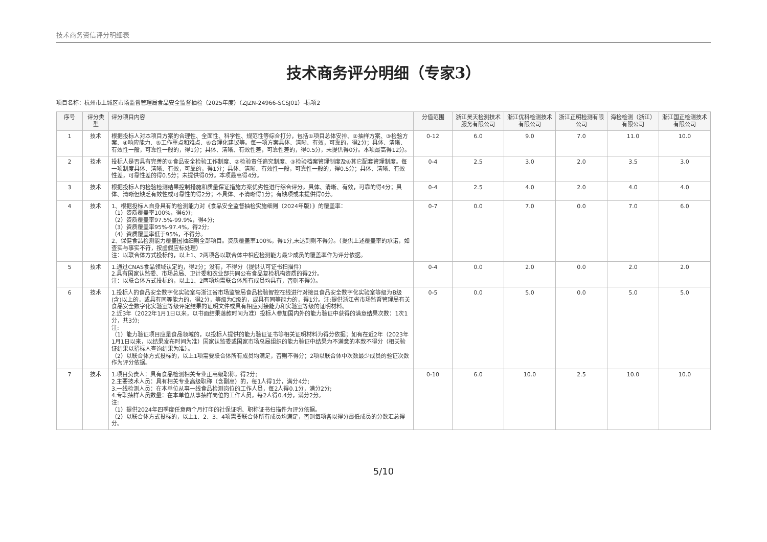技术商务资信评分明细表
技术商务评分明细（专家3）
项目名称：杭州市上城区市场监督管理局食品安全监督抽检（2025年度）（ZJZN-24966-SCSJ01）-标项2
| 序号 | 评分类型 | 评分项目内容 | 分值范围 | 浙江昊天检测技术服务有限公司 | 浙江优科检测技术有限公司 | 浙江正明检测有限公司 | 海检检测（浙江）有限公司 | 浙江国正检测技术有限公司 |
| --- | --- | --- | --- | --- | --- | --- | --- | --- |
| 1 | 技术 | 根据投标人对本项目方案的合理性、全面性、科学性、规范性等综合打分，包括①项目总体安排、②抽样方案、③检验方案、④响应能力、⑤工作重点和难点、⑥合理化建议等。每一项方案具体、清晰、有效，可靠的，得2分；具体、清晰、有效性一般，可靠性一般的，得1分；具体、清晰、有效性差，可靠性差的，得0.5分，未提供得0分。本项最高得12分。 | 0-12 | 6.0 | 9.0 | 7.0 | 11.0 | 10.0 |
| 2 | 技术 | 投标人是否具有完善的①食品安全检验工作制度、②检验责任追究制度、③检验档案管理制度及④其它配套管理制度。每一项制度具体、清晰、有效，可靠的，得1分；具体、清晰、有效性一般，可靠性一般的，得0.5分；具体、清晰、有效性差，可靠性差的得0.5分；未提供得0分。本项最高得4分。 | 0-4 | 2.5 | 3.0 | 2.0 | 3.5 | 3.0 |
| 3 | 技术 | 根据投标人的检验检测结果控制措施和质量保证措施方案优劣性进行综合评分。具体、清晰、有效，可靠的得4分；具体、清晰但缺乏有效性或可靠性的得2分；不具体、不清晰得1分；有缺项或未提供得0分。 | 0-4 | 2.5 | 4.0 | 2.0 | 4.0 | 4.0 |
| 4 | 技术 | 1、根据投标人自身具有的检测能力对《食品安全监督抽检实施细则（2024年版）》的覆盖率： （1）资质覆盖率100%，得6分; （2）资质覆盖率97.5%-99.9%，得4分; （3）资质覆盖率95%-97.4%，得2分; （4）资质覆盖率低于95%，不得分。 2、保健食品检测能力覆盖国抽细则全部项目。资质覆盖率100%，得1分,未达到则不得分。（提供上述覆盖率的承诺，如查实与事实不符，按虚假应标处理） 注：以联合体方式投标的，以上1、2两项各以联合体中相应检测能力最少成员的覆盖率作为评分依据。 | 0-7 | 0.0 | 7.0 | 0.0 | 7.0 | 6.0 |
| 5 | 技术 | 1.通过CNAS食品领域认定的，得2分；没有，不得分（提供认可证书扫描件） 2.具有国家认监委、市场总局、卫计委和农业部共同公布食品复检机构资质的得2分。 注：以联合体方式投标的，以上1、2两项均需联合体所有成员均具有，否则不得分。 | 0-4 | 0.0 | 2.0 | 0.0 | 2.0 | 2.0 |
| 6 | 技术 | 1.投标人的食品安全数字化实验室与浙江省市场监管局食品检验智控在线进行对接且食品安全数字化实验室等级为B级(含)以上的，或具有同等能力的，得2分，等级为C级的，或具有同等能力的，得1分。注:提供浙江省市场监督管理局有关食品安全数字化实验室等级评定结果的证明文件或具有相应对接能力和实验室等级的证明材料。 2.近3年（2022年1月1日以来，以书面结果落款时间为准）投标人参加国内外的能力验证中获得的满意结果次数：1次1分，共3分; 注: （1）能力验证项目应是食品领域的，以投标人提供的能力验证证书等相关证明材料为得分依据；如有在近2年（2023年1月1日以来，以结果发布时间为准）国家认监委或国家市场总局组织的能力验证中结果为不满意的本款不得分（相关验证结果以招标人查询结果为准）。 （2）以联合体方式投标的，以上1项需要联合体所有成员均满足，否则不得分；2项以联合体中次数最少成员的验证次数作为评分依据。 | 0-5 | 0.0 | 5.0 | 0.0 | 5.0 | 5.0 |
| 7 | 技术 | 1.项目负责人：具有食品检测相关专业正高级职称，得2分; 2.主要技术人员：具有相关专业高级职称（含副高）的，每1人得1分，满分4分; 3.一线检测人员：在本单位从事一线食品检测岗位的工作人员，每2人得0.1分，满分2分; 4.专职抽样人员数量：在本单位从事抽样岗位的工作人员，每2人得0.4分，满分2分。 注: （1）提供2024年四季度任意两个月打印的社保证明、职称证书扫描件为评分依据。 （2）以联合体方式投标的，以上1、2、3、4项需要联合体所有成员均满足，否则每项各以得分最低成员的分数汇总得分。 | 0-10 | 6.0 | 10.0 | 2.5 | 10.0 | 10.0 |
5/10